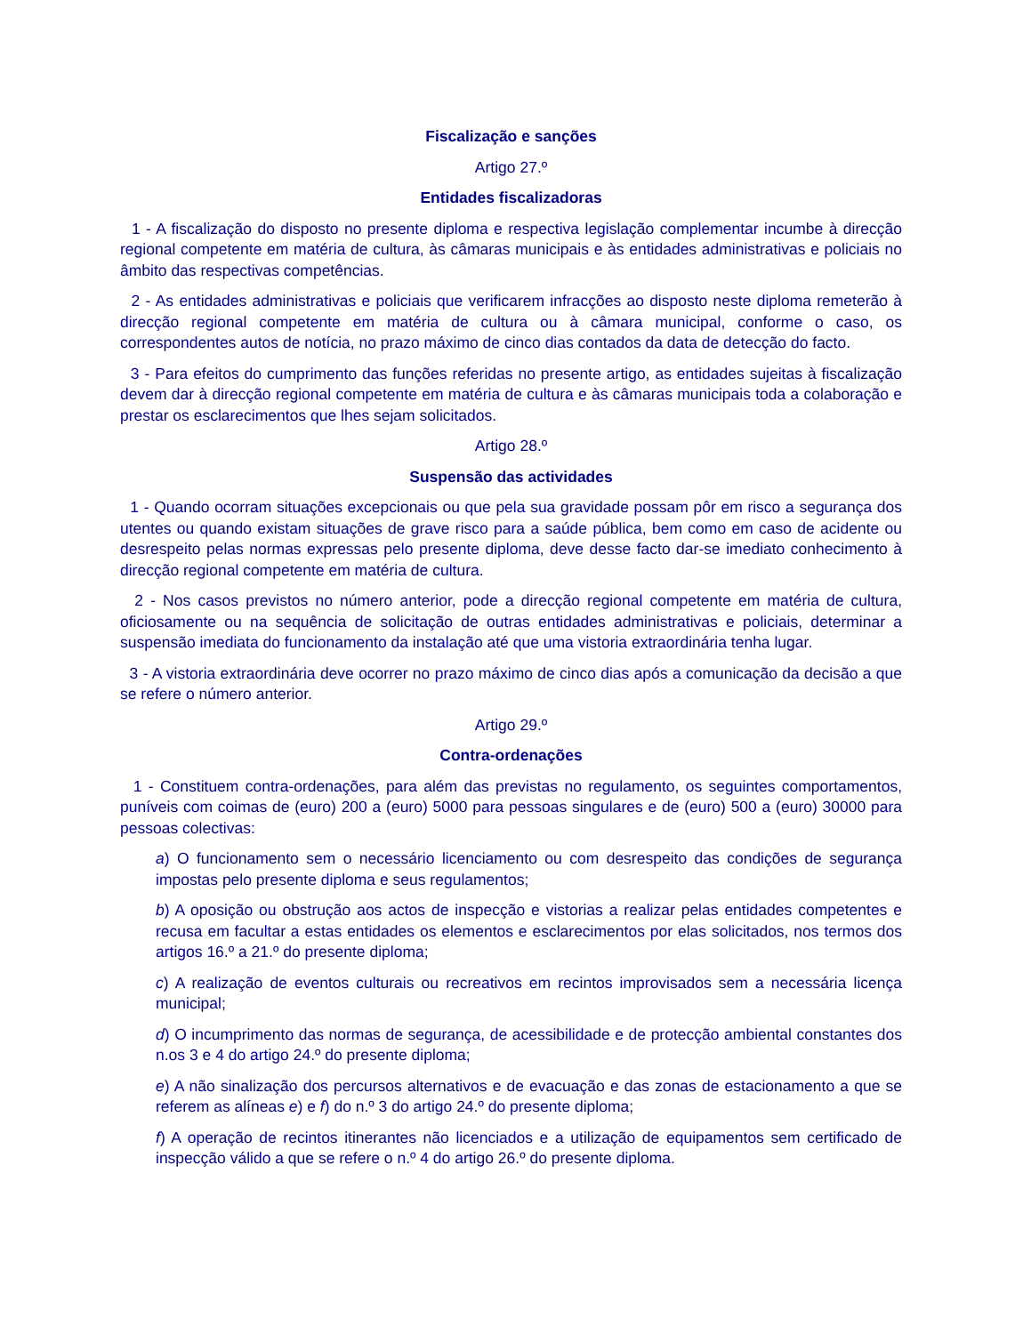Fiscalização e sanções
Artigo 27.º
Entidades fiscalizadoras
1 - A fiscalização do disposto no presente diploma e respectiva legislação complementar incumbe à direcção regional competente em matéria de cultura, às câmaras municipais e às entidades administrativas e policiais no âmbito das respectivas competências.
2 - As entidades administrativas e policiais que verificarem infracções ao disposto neste diploma remeterão à direcção regional competente em matéria de cultura ou à câmara municipal, conforme o caso, os correspondentes autos de notícia, no prazo máximo de cinco dias contados da data de detecção do facto.
3 - Para efeitos do cumprimento das funções referidas no presente artigo, as entidades sujeitas à fiscalização devem dar à direcção regional competente em matéria de cultura e às câmaras municipais toda a colaboração e prestar os esclarecimentos que lhes sejam solicitados.
Artigo 28.º
Suspensão das actividades
1 - Quando ocorram situações excepcionais ou que pela sua gravidade possam pôr em risco a segurança dos utentes ou quando existam situações de grave risco para a saúde pública, bem como em caso de acidente ou desrespeito pelas normas expressas pelo presente diploma, deve desse facto dar-se imediato conhecimento à direcção regional competente em matéria de cultura.
2 - Nos casos previstos no número anterior, pode a direcção regional competente em matéria de cultura, oficiosamente ou na sequência de solicitação de outras entidades administrativas e policiais, determinar a suspensão imediata do funcionamento da instalação até que uma vistoria extraordinária tenha lugar.
3 - A vistoria extraordinária deve ocorrer no prazo máximo de cinco dias após a comunicação da decisão a que se refere o número anterior.
Artigo 29.º
Contra-ordenações
1 - Constituem contra-ordenações, para além das previstas no regulamento, os seguintes comportamentos, puníveis com coimas de (euro) 200 a (euro) 5000 para pessoas singulares e de (euro) 500 a (euro) 30000 para pessoas colectivas:
a) O funcionamento sem o necessário licenciamento ou com desrespeito das condições de segurança impostas pelo presente diploma e seus regulamentos;
b) A oposição ou obstrução aos actos de inspecção e vistorias a realizar pelas entidades competentes e recusa em facultar a estas entidades os elementos e esclarecimentos por elas solicitados, nos termos dos artigos 16.º a 21.º do presente diploma;
c) A realização de eventos culturais ou recreativos em recintos improvisados sem a necessária licença municipal;
d) O incumprimento das normas de segurança, de acessibilidade e de protecção ambiental constantes dos n.os 3 e 4 do artigo 24.º do presente diploma;
e) A não sinalização dos percursos alternativos e de evacuação e das zonas de estacionamento a que se referem as alíneas e) e f) do n.º 3 do artigo 24.º do presente diploma;
f) A operação de recintos itinerantes não licenciados e a utilização de equipamentos sem certificado de inspecção válido a que se refere o n.º 4 do artigo 26.º do presente diploma.